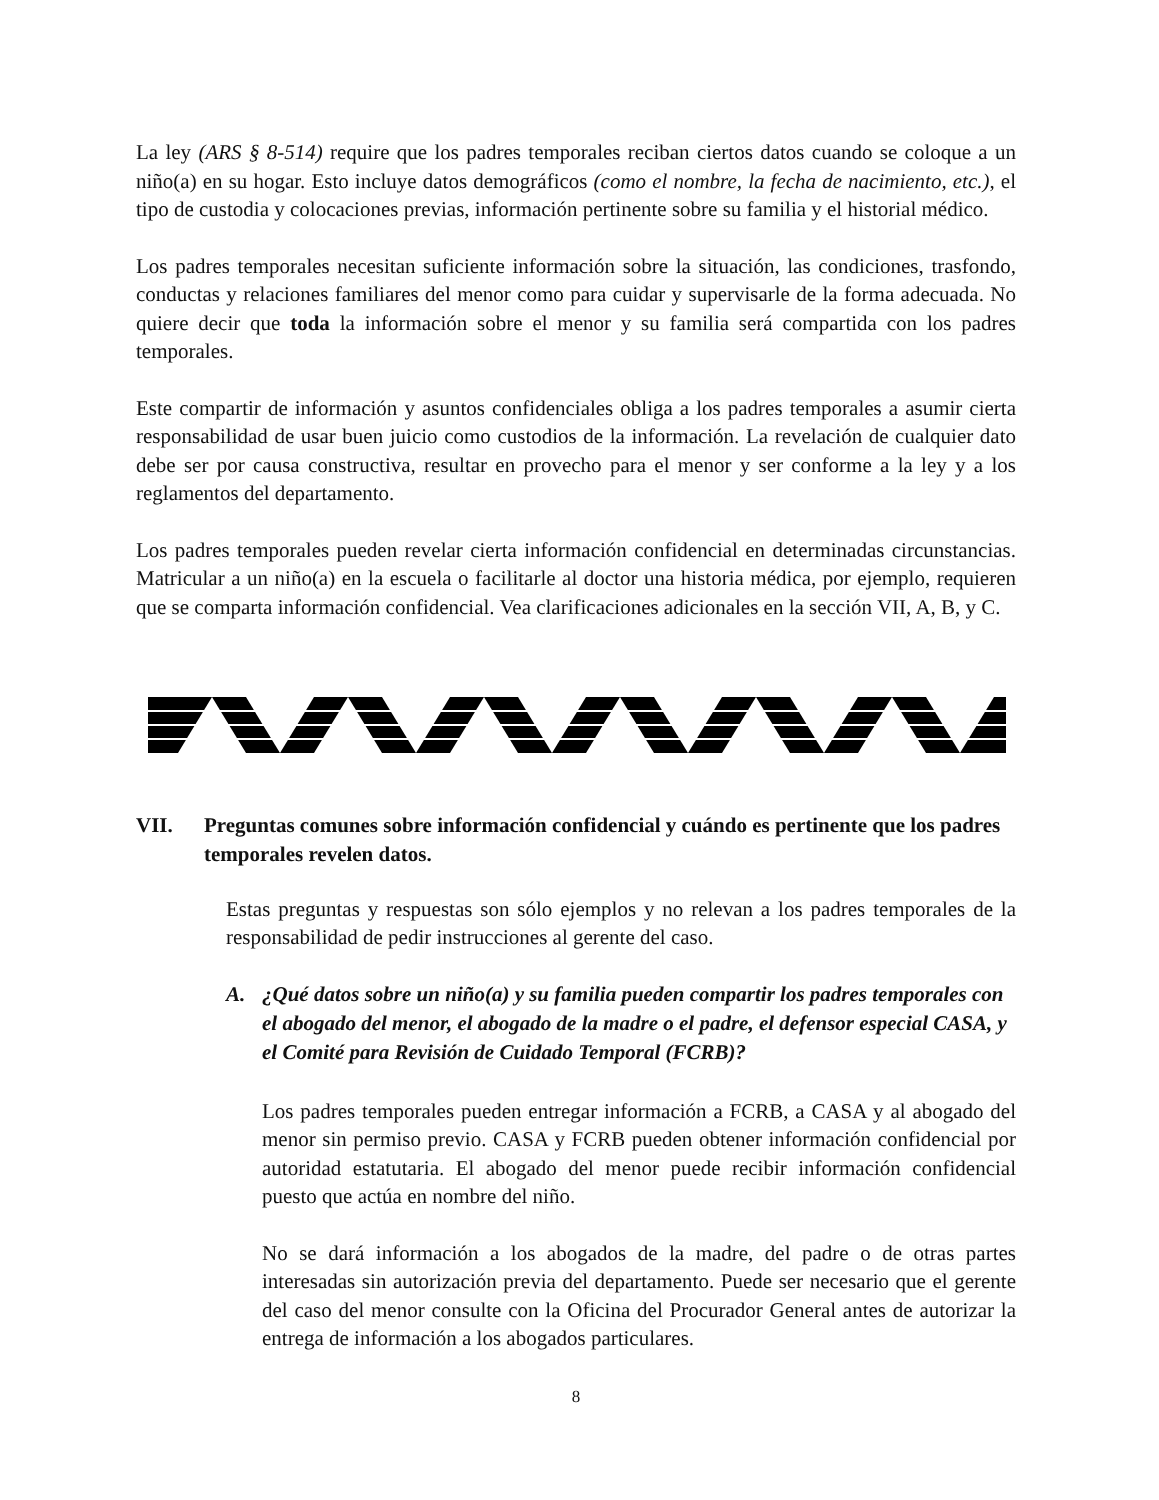La ley (ARS § 8-514) require que los padres temporales reciban ciertos datos cuando se coloque a un niño(a) en su hogar. Esto incluye datos demográficos (como el nombre, la fecha de nacimiento, etc.), el tipo de custodia y colocaciones previas, información pertinente sobre su familia y el historial médico.
Los padres temporales necesitan suficiente información sobre la situación, las condiciones, trasfondo, conductas y relaciones familiares del menor como para cuidar y supervisarle de la forma adecuada. No quiere decir que toda la información sobre el menor y su familia será compartida con los padres temporales.
Este compartir de información y asuntos confidenciales obliga a los padres temporales a asumir cierta responsabilidad de usar buen juicio como custodios de la información. La revelación de cualquier dato debe ser por causa constructiva, resultar en provecho para el menor y ser conforme a la ley y a los reglamentos del departamento.
Los padres temporales pueden revelar cierta información confidencial en determinadas circunstancias. Matricular a un niño(a) en la escuela o facilitarle al doctor una historia médica, por ejemplo, requieren que se comparta información confidencial. Vea clarificaciones adicionales en la sección VII, A, B, y C.
VII. Preguntas comunes sobre información confidencial y cuándo es pertinente que los padres temporales revelen datos.
Estas preguntas y respuestas son sólo ejemplos y no relevan a los padres temporales de la responsabilidad de pedir instrucciones al gerente del caso.
A. ¿Qué datos sobre un niño(a) y su familia pueden compartir los padres temporales con el abogado del menor, el abogado de la madre o el padre, el defensor especial CASA, y el Comité para Revisión de Cuidado Temporal (FCRB)?
Los padres temporales pueden entregar información a FCRB, a CASA y al abogado del menor sin permiso previo. CASA y FCRB pueden obtener información confidencial por autoridad estatutaria. El abogado del menor puede recibir información confidencial puesto que actúa en nombre del niño.
No se dará información a los abogados de la madre, del padre o de otras partes interesadas sin autorización previa del departamento. Puede ser necesario que el gerente del caso del menor consulte con la Oficina del Procurador General antes de autorizar la entrega de información a los abogados particulares.
8